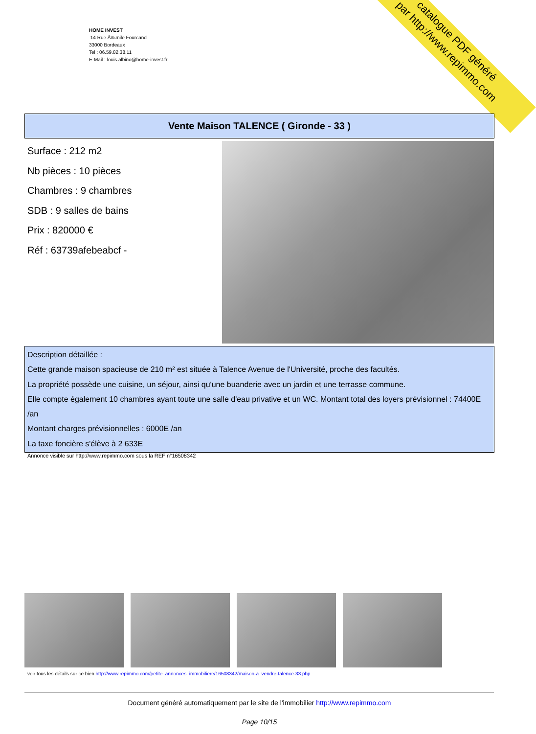HOME INVEST
14 Rue Ã‰mile Fourcand
33000 Bordeaux
Tel : 06.59.82.38.11
E-Mail : louis.albino@home-invest.fr
catalogue PDF généré
par http://www.repimmo.com
Vente Maison TALENCE ( Gironde - 33 )
Surface : 212 m2
Nb pièces : 10 pièces
Chambres : 9 chambres
SDB : 9 salles de bains
Prix : 820000 €
Réf : 63739afebeabcf -
Description détaillée :
Cette grande maison spacieuse de 210 m² est située à Talence Avenue de l'Université, proche des facultés.
La propriété possède une cuisine, un séjour, ainsi qu'une buanderie avec un jardin et une terrasse commune.
Elle compte également 10 chambres ayant toute une salle d'eau privative et un WC. Montant total des loyers prévisionnel : 74400E /an
Montant charges prévisionnelles : 6000E /an
La taxe foncière s'élève à 2 633E
Annonce visible sur http://www.repimmo.com sous la REF n°16508342
voir tous les détails sur ce bien http://www.repimmo.com/petite_annonces_immobiliere/16508342/maison-a_vendre-talence-33.php
Document généré automatiquement par le site de l'immobilier http://www.repimmo.com
Page 10/15